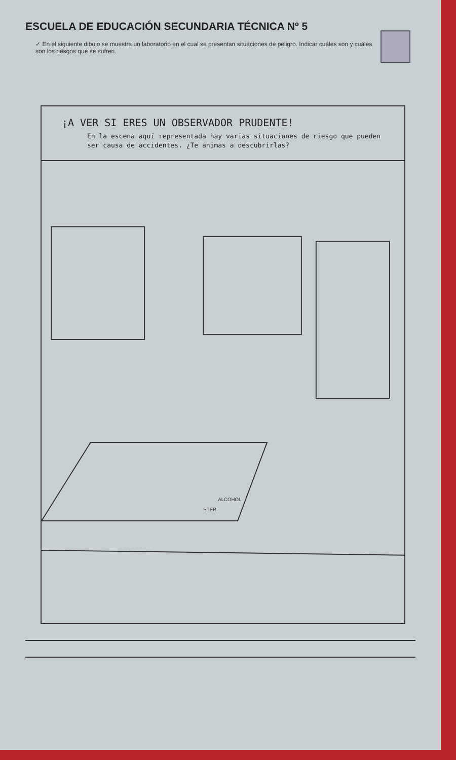ESCUELA DE EDUCACIÓN SECUNDARIA TÉCNICA Nº 5
✓ En el siguiente dibujo se muestra un laboratorio en el cual se presentan situaciones de peligro. Indicar cuáles son y cuáles son los riesgos que se sufren.
¡A VER SI ERES UN OBSERVADOR PRUDENTE!
En la escena aquí representada hay varias situaciones de riesgo que pueden ser causa de accidentes. ¿Te animas a descubrirlas?
ETER
ALCOHOL